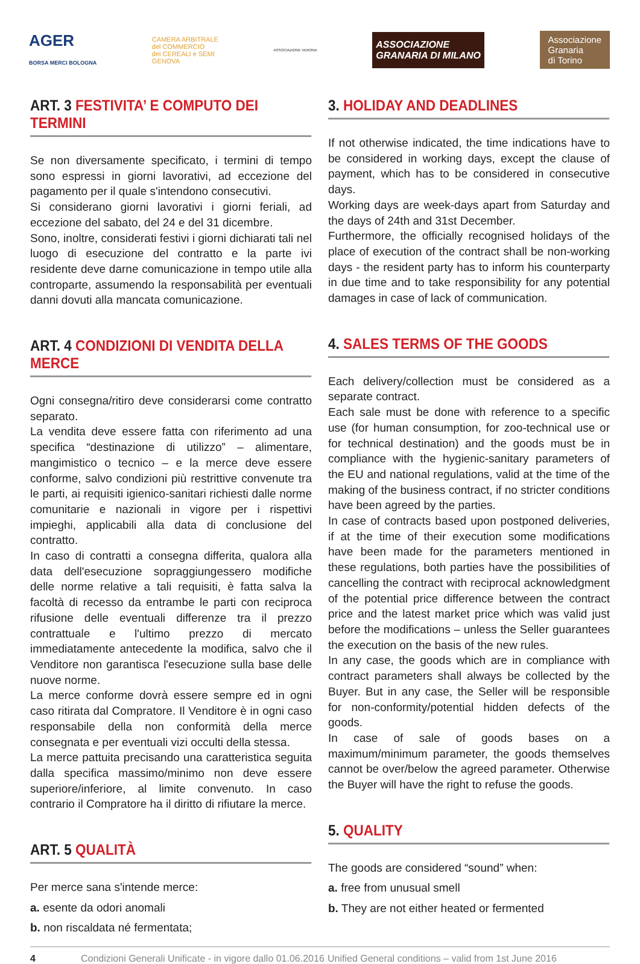AGER
BORSA MERCI BOLOGNA
CAMERA ARBITRALE
del COMMERCIO
dei CEREALI e SEMI
GENOVA
ASSOCIAZIONE VERONA
ASSOCIAZIONE
GRANARIA DI MILANO
Associazione
Granaria
di Torino
ART. 3 FESTIVITA’ E COMPUTO DEI TERMINI
Se non diversamente specificato, i termini di tempo sono espressi in giorni lavorativi, ad eccezione del pagamento per il quale s'intendono consecutivi.
Si considerano giorni lavorativi i giorni feriali, ad eccezione del sabato, del 24 e del 31 dicembre.
Sono, inoltre, considerati festivi i giorni dichiarati tali nel luogo di esecuzione del contratto e la parte ivi residente deve darne comunicazione in tempo utile alla controparte, assumendo la responsabilità per eventuali danni dovuti alla mancata comunicazione.
ART. 4 CONDIZIONI DI VENDITA DELLA MERCE
Ogni consegna/ritiro deve considerarsi come contratto separato.
La vendita deve essere fatta con riferimento ad una specifica “destinazione di utilizzo” – alimentare, mangimistico o tecnico – e la merce deve essere conforme, salvo condizioni più restrittive convenute tra le parti, ai requisiti igienico-sanitari richiesti dalle norme comunitarie e nazionali in vigore per i rispettivi impieghi, applicabili alla data di conclusione del contratto.
In caso di contratti a consegna differita, qualora alla data dell'esecuzione sopraggiungessero modifiche delle norme relative a tali requisiti, è fatta salva la facoltà di recesso da entrambe le parti con reciproca rifusione delle eventuali differenze tra il prezzo contrattuale e l'ultimo prezzo di mercato immediatamente antecedente la modifica, salvo che il Venditore non garantisca l'esecuzione sulla base delle nuove norme.
La merce conforme dovrà essere sempre ed in ogni caso ritirata dal Compratore. Il Venditore è in ogni caso responsabile della non conformità della merce consegnata e per eventuali vizi occulti della stessa.
La merce pattuita precisando una caratteristica seguita dalla specifica massimo/minimo non deve essere superiore/inferiore, al limite convenuto. In caso contrario il Compratore ha il diritto di rifiutare la merce.
ART. 5 QUALITÀ
Per merce sana s'intende merce:
a. esente da odori anomali
b. non riscaldata né fermentata;
3. HOLIDAY AND DEADLINES
If not otherwise indicated, the time indications have to be considered in working days, except the clause of payment, which has to be considered in consecutive days.
Working days are week-days apart from Saturday and the days of 24th and 31st December.
Furthermore, the officially recognised holidays of the place of execution of the contract shall be non-working days - the resident party has to inform his counterparty in due time and to take responsibility for any potential damages in case of lack of communication.
4. SALES TERMS OF THE GOODS
Each delivery/collection must be considered as a separate contract.
Each sale must be done with reference to a specific use (for human consumption, for zoo-technical use or for technical destination) and the goods must be in compliance with the hygienic-sanitary parameters of the EU and national regulations, valid at the time of the making of the business contract, if no stricter conditions have been agreed by the parties.
In case of contracts based upon postponed deliveries, if at the time of their execution some modifications have been made for the parameters mentioned in these regulations, both parties have the possibilities of cancelling the contract with reciprocal acknowledgment of the potential price difference between the contract price and the latest market price which was valid just before the modifications – unless the Seller guarantees the execution on the basis of the new rules.
In any case, the goods which are in compliance with contract parameters shall always be collected by the Buyer. But in any case, the Seller will be responsible for non-conformity/potential hidden defects of the goods.
In case of sale of goods bases on a maximum/minimum parameter, the goods themselves cannot be over/below the agreed parameter. Otherwise the Buyer will have the right to refuse the goods.
5. QUALITY
The goods are considered “sound” when:
a. free from unusual smell
b. They are not either heated or fermented
4 Condizioni Generali Unificate - in vigore dallo 01.06.2016 Unified General conditions – valid from 1st June 2016